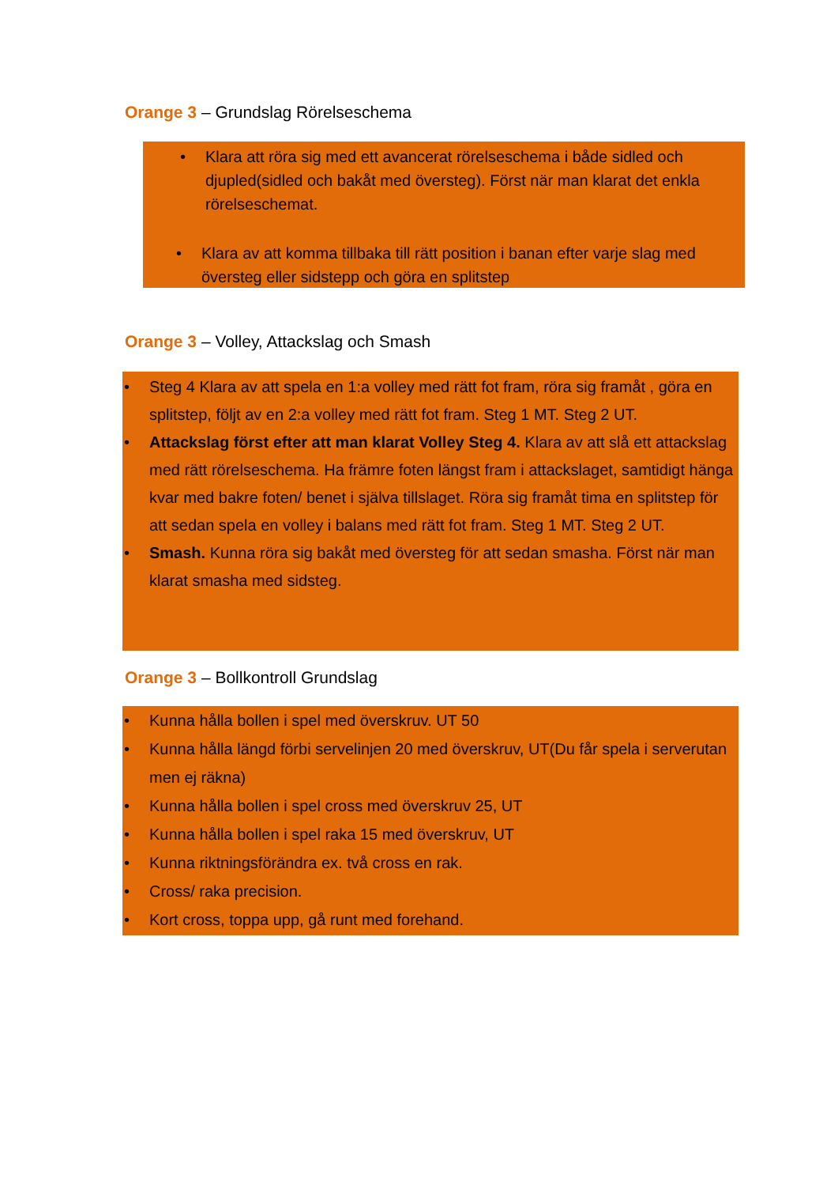Orange 3 – Grundslag Rörelseschema
• Klara att röra sig med ett avancerat rörelseschema i både sidled och djupled(sidled och bakåt med översteg). Först när man klarat det enkla rörelseschemat.
• Klara av att komma tillbaka till rätt position i banan efter varje slag med översteg eller sidstepp och göra en splitstep
Orange 3 – Volley, Attackslag och Smash
• Steg 4 Klara av att spela en 1:a volley med rätt fot fram, röra sig framåt , göra en splitstep, följt av en 2:a volley med rätt fot fram. Steg 1 MT. Steg 2 UT.
• Attackslag först efter att man klarat Volley Steg 4. Klara av att slå ett attackslag med rätt rörelseschema. Ha främre foten längst fram i attackslaget, samtidigt hänga kvar med bakre foten/ benet i själva tillslaget. Röra sig framåt tima en splitstep för att sedan spela en volley i balans med rätt fot fram. Steg 1 MT. Steg 2 UT.
• Smash. Kunna röra sig bakåt med översteg för att sedan smasha. Först när man klarat smasha med sidsteg.
Orange 3 – Bollkontroll Grundslag
• Kunna hålla bollen i spel med överskruv. UT 50
• Kunna hålla längd förbi servelinjen 20 med överskruv, UT(Du får spela i serverutan men ej räkna)
• Kunna hålla bollen i spel cross med överskruv 25, UT
• Kunna hålla bollen i spel raka 15 med överskruv, UT
• Kunna riktningsförändra ex. två cross en rak.
• Cross/ raka precision.
• Kort cross, toppa upp, gå runt med forehand.